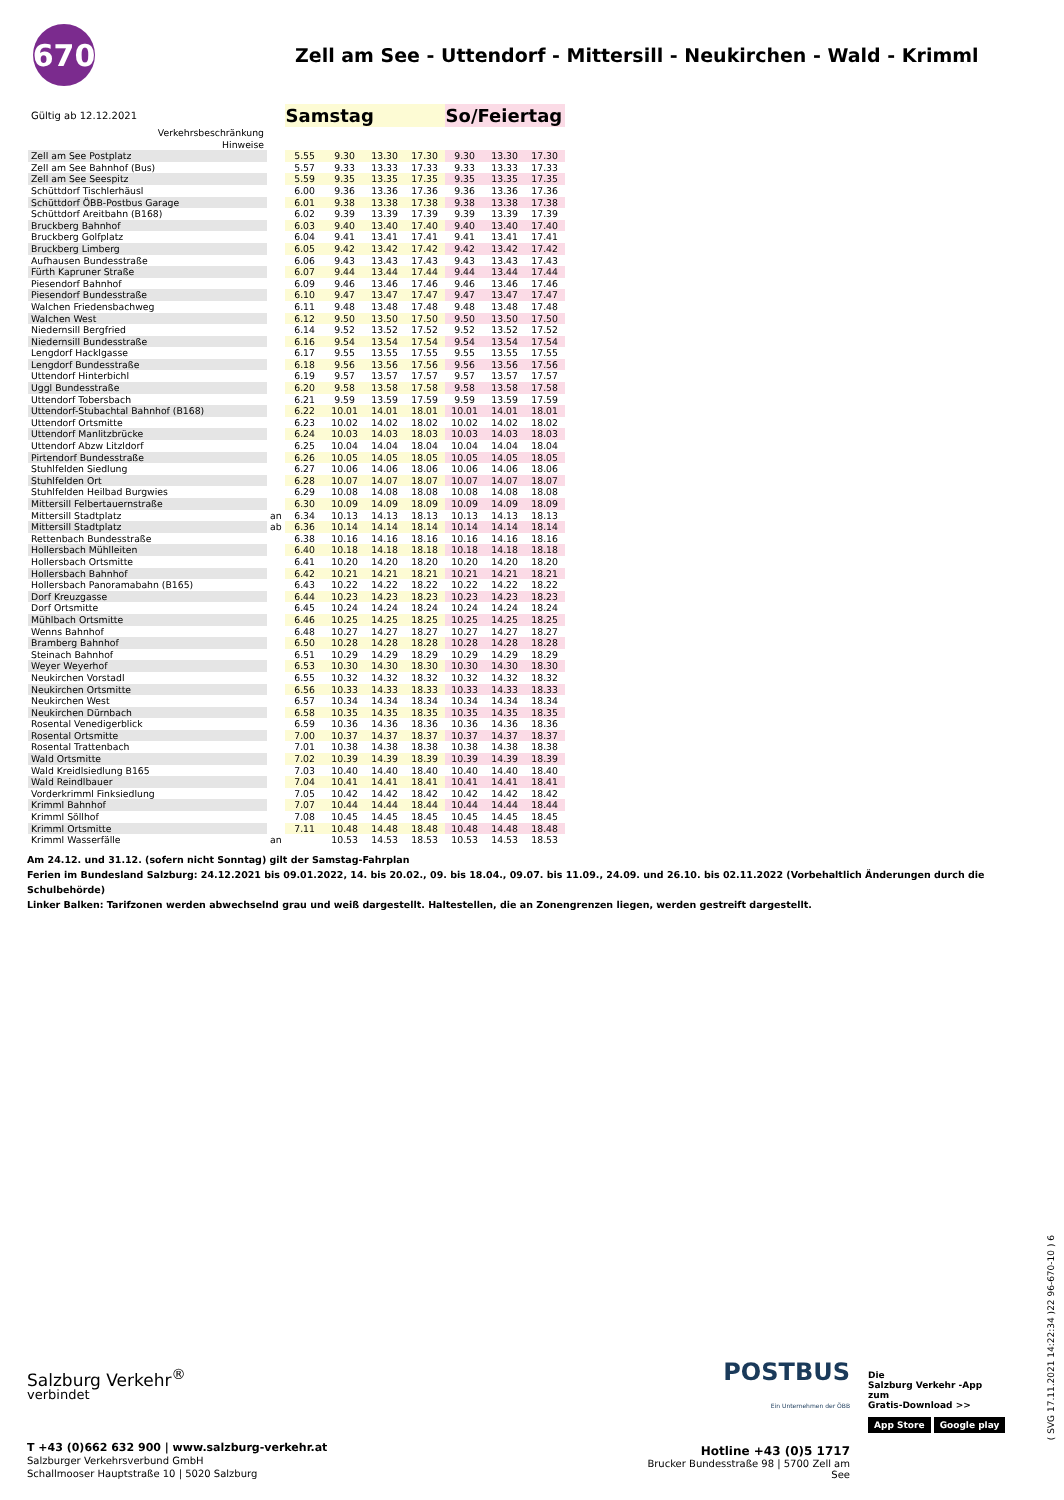670
Zell am See - Uttendorf - Mittersill - Neukirchen - Wald - Krimml
| Gültig ab 12.12.2021 | | Samstag | | | | So/Feiertag | | |
| Verkehrsbeschränkung Hinweise | | | | | | | | |
| Zell am See Postplatz | | 5.55 | 9.30 | 13.30 | 17.30 | 9.30 | 13.30 | 17.30 |
| Zell am See Bahnhof (Bus) | | 5.57 | 9.33 | 13.33 | 17.33 | 9.33 | 13.33 | 17.33 |
| Zell am See Seespitz | | 5.59 | 9.35 | 13.35 | 17.35 | 9.35 | 13.35 | 17.35 |
| Schüttdorf Tischlerhäusl | | 6.00 | 9.36 | 13.36 | 17.36 | 9.36 | 13.36 | 17.36 |
| Schüttdorf ÖBB-Postbus Garage | | 6.01 | 9.38 | 13.38 | 17.38 | 9.38 | 13.38 | 17.38 |
| Schüttdorf Areitbahn (B168) | | 6.02 | 9.39 | 13.39 | 17.39 | 9.39 | 13.39 | 17.39 |
| Bruckberg Bahnhof | | 6.03 | 9.40 | 13.40 | 17.40 | 9.40 | 13.40 | 17.40 |
| Bruckberg Golfplatz | | 6.04 | 9.41 | 13.41 | 17.41 | 9.41 | 13.41 | 17.41 |
| Bruckberg Limberg | | 6.05 | 9.42 | 13.42 | 17.42 | 9.42 | 13.42 | 17.42 |
| Aufhausen Bundesstraße | | 6.06 | 9.43 | 13.43 | 17.43 | 9.43 | 13.43 | 17.43 |
| Fürth Kapruner Straße | | 6.07 | 9.44 | 13.44 | 17.44 | 9.44 | 13.44 | 17.44 |
| Piesendorf Bahnhof | | 6.09 | 9.46 | 13.46 | 17.46 | 9.46 | 13.46 | 17.46 |
| Piesendorf Bundesstraße | | 6.10 | 9.47 | 13.47 | 17.47 | 9.47 | 13.47 | 17.47 |
| Walchen Friedensbachweg | | 6.11 | 9.48 | 13.48 | 17.48 | 9.48 | 13.48 | 17.48 |
| Walchen West | | 6.12 | 9.50 | 13.50 | 17.50 | 9.50 | 13.50 | 17.50 |
| Niedernsill Bergfried | | 6.14 | 9.52 | 13.52 | 17.52 | 9.52 | 13.52 | 17.52 |
| Niedernsill Bundesstraße | | 6.16 | 9.54 | 13.54 | 17.54 | 9.54 | 13.54 | 17.54 |
| Lengdorf Hacklgasse | | 6.17 | 9.55 | 13.55 | 17.55 | 9.55 | 13.55 | 17.55 |
| Lengdorf Bundesstraße | | 6.18 | 9.56 | 13.56 | 17.56 | 9.56 | 13.56 | 17.56 |
| Uttendorf Hinterbichl | | 6.19 | 9.57 | 13.57 | 17.57 | 9.57 | 13.57 | 17.57 |
| Uggl Bundesstraße | | 6.20 | 9.58 | 13.58 | 17.58 | 9.58 | 13.58 | 17.58 |
| Uttendorf Tobersbach | | 6.21 | 9.59 | 13.59 | 17.59 | 9.59 | 13.59 | 17.59 |
| Uttendorf-Stubachtal Bahnhof (B168) | | 6.22 | 10.01 | 14.01 | 18.01 | 10.01 | 14.01 | 18.01 |
| Uttendorf Ortsmitte | | 6.23 | 10.02 | 14.02 | 18.02 | 10.02 | 14.02 | 18.02 |
| Uttendorf Manlitzbrücke | | 6.24 | 10.03 | 14.03 | 18.03 | 10.03 | 14.03 | 18.03 |
| Uttendorf Abzw Litzldorf | | 6.25 | 10.04 | 14.04 | 18.04 | 10.04 | 14.04 | 18.04 |
| Pirtendorf Bundesstraße | | 6.26 | 10.05 | 14.05 | 18.05 | 10.05 | 14.05 | 18.05 |
| Stuhlfelden Siedlung | | 6.27 | 10.06 | 14.06 | 18.06 | 10.06 | 14.06 | 18.06 |
| Stuhlfelden Ort | | 6.28 | 10.07 | 14.07 | 18.07 | 10.07 | 14.07 | 18.07 |
| Stuhlfelden Heilbad Burgwies | | 6.29 | 10.08 | 14.08 | 18.08 | 10.08 | 14.08 | 18.08 |
| Mittersill Felbertauernstraße | | 6.30 | 10.09 | 14.09 | 18.09 | 10.09 | 14.09 | 18.09 |
| Mittersill Stadtplatz | an | 6.34 | 10.13 | 14.13 | 18.13 | 10.13 | 14.13 | 18.13 |
| Mittersill Stadtplatz | ab | 6.36 | 10.14 | 14.14 | 18.14 | 10.14 | 14.14 | 18.14 |
| Rettenbach Bundesstraße | | 6.38 | 10.16 | 14.16 | 18.16 | 10.16 | 14.16 | 18.16 |
| Hollersbach Mühlleiten | | 6.40 | 10.18 | 14.18 | 18.18 | 10.18 | 14.18 | 18.18 |
| Hollersbach Ortsmitte | | 6.41 | 10.20 | 14.20 | 18.20 | 10.20 | 14.20 | 18.20 |
| Hollersbach Bahnhof | | 6.42 | 10.21 | 14.21 | 18.21 | 10.21 | 14.21 | 18.21 |
| Hollersbach Panoramabahn (B165) | | 6.43 | 10.22 | 14.22 | 18.22 | 10.22 | 14.22 | 18.22 |
| Dorf Kreuzgasse | | 6.44 | 10.23 | 14.23 | 18.23 | 10.23 | 14.23 | 18.23 |
| Dorf Ortsmitte | | 6.45 | 10.24 | 14.24 | 18.24 | 10.24 | 14.24 | 18.24 |
| Mühlbach Ortsmitte | | 6.46 | 10.25 | 14.25 | 18.25 | 10.25 | 14.25 | 18.25 |
| Wenns Bahnhof | | 6.48 | 10.27 | 14.27 | 18.27 | 10.27 | 14.27 | 18.27 |
| Bramberg Bahnhof | | 6.50 | 10.28 | 14.28 | 18.28 | 10.28 | 14.28 | 18.28 |
| Steinach Bahnhof | | 6.51 | 10.29 | 14.29 | 18.29 | 10.29 | 14.29 | 18.29 |
| Weyer Weyerhof | | 6.53 | 10.30 | 14.30 | 18.30 | 10.30 | 14.30 | 18.30 |
| Neukirchen Vorstadl | | 6.55 | 10.32 | 14.32 | 18.32 | 10.32 | 14.32 | 18.32 |
| Neukirchen Ortsmitte | | 6.56 | 10.33 | 14.33 | 18.33 | 10.33 | 14.33 | 18.33 |
| Neukirchen West | | 6.57 | 10.34 | 14.34 | 18.34 | 10.34 | 14.34 | 18.34 |
| Neukirchen Dürnbach | | 6.58 | 10.35 | 14.35 | 18.35 | 10.35 | 14.35 | 18.35 |
| Rosental Venedigerblick | | 6.59 | 10.36 | 14.36 | 18.36 | 10.36 | 14.36 | 18.36 |
| Rosental Ortsmitte | | 7.00 | 10.37 | 14.37 | 18.37 | 10.37 | 14.37 | 18.37 |
| Rosental Trattenbach | | 7.01 | 10.38 | 14.38 | 18.38 | 10.38 | 14.38 | 18.38 |
| Wald Ortsmitte | | 7.02 | 10.39 | 14.39 | 18.39 | 10.39 | 14.39 | 18.39 |
| Wald Kreidlsiedlung B165 | | 7.03 | 10.40 | 14.40 | 18.40 | 10.40 | 14.40 | 18.40 |
| Wald Reindlbauer | | 7.04 | 10.41 | 14.41 | 18.41 | 10.41 | 14.41 | 18.41 |
| Vorderkrimml Finksiedlung | | 7.05 | 10.42 | 14.42 | 18.42 | 10.42 | 14.42 | 18.42 |
| Krimml Bahnhof | | 7.07 | 10.44 | 14.44 | 18.44 | 10.44 | 14.44 | 18.44 |
| Krimml Söllhof | | 7.08 | 10.45 | 14.45 | 18.45 | 10.45 | 14.45 | 18.45 |
| Krimml Ortsmitte | | 7.11 | 10.48 | 14.48 | 18.48 | 10.48 | 14.48 | 18.48 |
| Krimml Wasserfälle | an | | 10.53 | 14.53 | 18.53 | 10.53 | 14.53 | 18.53 |
Am 24.12. und 31.12. (sofern nicht Sonntag) gilt der Samstag-Fahrplan
Ferien im Bundesland Salzburg: 24.12.2021 bis 09.01.2022, 14. bis 20.02., 09. bis 18.04., 09.07. bis 11.09., 24.09. und 26.10. bis 02.11.2022 (Vorbehaltlich Änderungen durch die Schulbehörde)
Linker Balken: Tarifzonen werden abwechselnd grau und weiß dargestellt. Haltestellen, die an Zonengrenzen liegen, werden gestreift dargestellt.
Salzburg Verkehr<sup>®</sup>
verbindet
T +43 (0)662 632 900 | www.salzburg-verkehr.at
Salzburger Verkehrsverbund GmbH
Schallmooser Hauptstraße 10 | 5020 Salzburg
POSTBUS
Ein Unternehmen der ÖBB
Hotline +43 (0)5 1717
Brucker Bundesstraße 98 | 5700 Zell am See
Die
Salzburg Verkehr -App
zum
Gratis-Download >>
App Store Google play
( SVG 17.11.2021 14:22:34 )22 96-670-10 ) 6